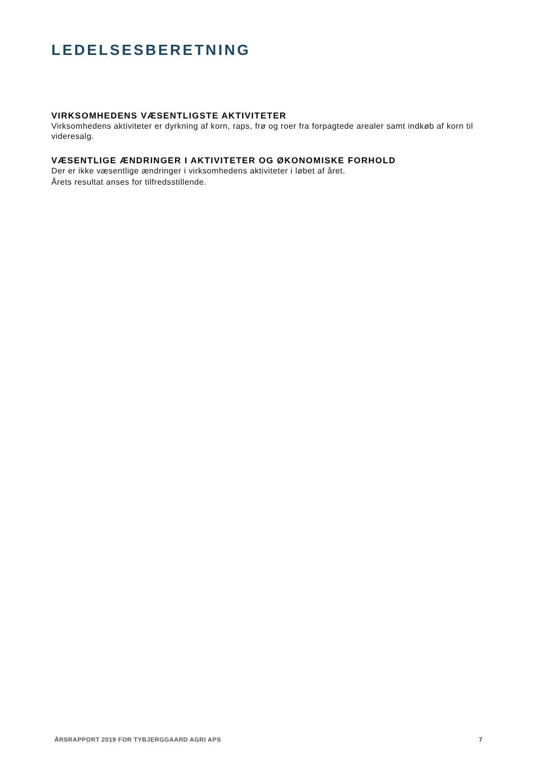LEDELSESBERETNING
VIRKSOMHEDENS VÆSENTLIGSTE AKTIVITETER
Virksomhedens aktiviteter er dyrkning af korn, raps, frø og roer fra forpagtede arealer samt indkøb af korn til videresalg.
VÆSENTLIGE ÆNDRINGER I AKTIVITETER OG ØKONOMISKE FORHOLD
Der er ikke væsentlige ændringer i virksomhedens aktiviteter i løbet af året.
Årets resultat anses for tilfredsstillende.
ÅRSRAPPORT 2019 FOR TYBJERGGAARD AGRI APS 7